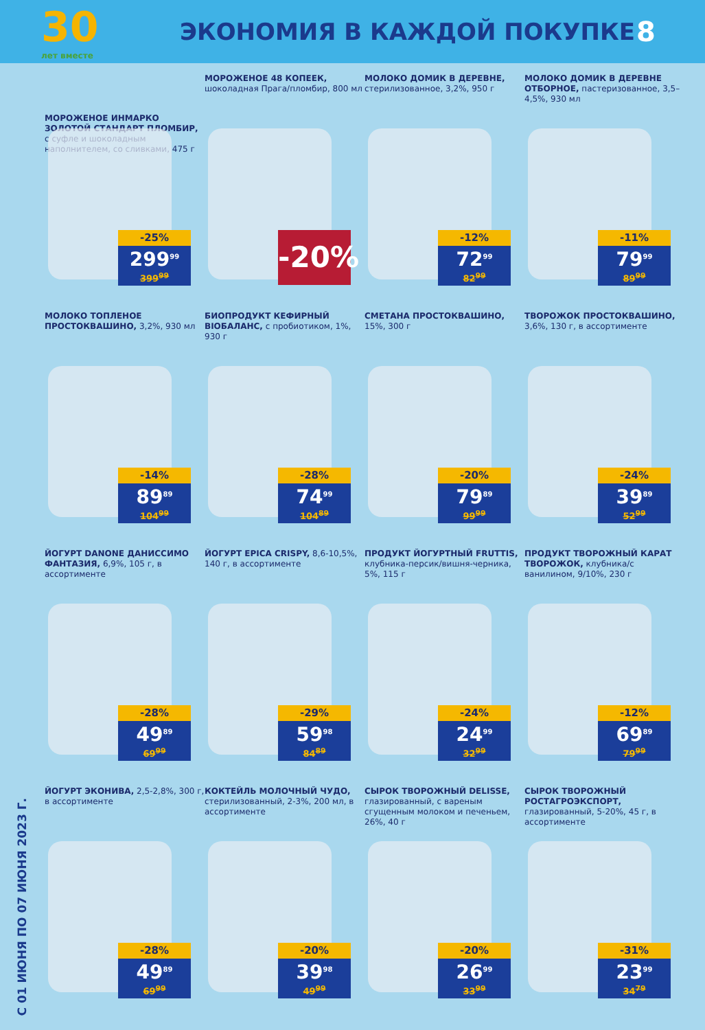30
лет вместе
ЭКОНОМИЯ В КАЖДОЙ ПОКУПКЕ
8
С 01 ИЮНЯ ПО 07 ИЮНЯ 2023 Г.
МОРОЖЕНОЕ ИНМАРКО ЗОЛОТОЙ СТАНДАРТ ПЛОМБИР, с суфле и шоколадным наполнителем, со сливками, 475 г
-25%
299<sup>99</sup>
399<sup>99</sup>
МОРОЖЕНОЕ 48 КОПЕЕК, шоколадная Прага/пломбир, 800 мл
-20%
МОЛОКО ДОМИК В ДЕРЕВНЕ, стерилизованное, 3,2%, 950 г
-12%
72<sup>99</sup>
82<sup>99</sup>
МОЛОКО ДОМИК В ДЕРЕВНЕ ОТБОРНОЕ, пастеризованное, 3,5–4,5%, 930 мл
-11%
79<sup>99</sup>
89<sup>99</sup>
МОЛОКО ТОПЛЕНОЕ ПРОСТОКВАШИНО, 3,2%, 930 мл
-14%
89<sup>89</sup>
104<sup>99</sup>
БИОПРОДУКТ КЕФИРНЫЙ BIOБАЛАНС, с пробиотиком, 1%, 930 г
-28%
74<sup>99</sup>
104<sup>89</sup>
СМЕТАНА ПРОСТОКВАШИНО, 15%, 300 г
-20%
79<sup>89</sup>
99<sup>99</sup>
ТВОРОЖОК ПРОСТОКВАШИНО, 3,6%, 130 г, в ассортименте
-24%
39<sup>89</sup>
52<sup>99</sup>
ЙОГУРТ DANONE ДАНИССИМО ФАНТАЗИЯ, 6,9%, 105 г, в ассортименте
-28%
49<sup>89</sup>
69<sup>99</sup>
ЙОГУРТ EPICA CRISPY, 8,6-10,5%, 140 г, в ассортименте
-29%
59<sup>98</sup>
84<sup>89</sup>
ПРОДУКТ ЙОГУРТНЫЙ FRUTTIS, клубника-персик/вишня-черника, 5%, 115 г
-24%
24<sup>99</sup>
32<sup>99</sup>
ПРОДУКТ ТВОРОЖНЫЙ КАРАТ ТВОРОЖОК, клубника/с ванилином, 9/10%, 230 г
-12%
69<sup>89</sup>
79<sup>99</sup>
ЙОГУРТ ЭКОНИВА, 2,5-2,8%, 300 г, в ассортименте
-28%
49<sup>89</sup>
69<sup>99</sup>
КОКТЕЙЛЬ МОЛОЧНЫЙ ЧУДО, стерилизованный, 2-3%, 200 мл, в ассортименте
-20%
39<sup>98</sup>
49<sup>99</sup>
СЫРОК ТВОРОЖНЫЙ DELISSE, глазированный, с вареным сгущенным молоком и печеньем, 26%, 40 г
-20%
26<sup>99</sup>
33<sup>99</sup>
СЫРОК ТВОРОЖНЫЙ РОСТАГРОЭКСПОРТ, глазированный, 5-20%, 45 г, в ассортименте
-31%
23<sup>99</sup>
34<sup>79</sup>